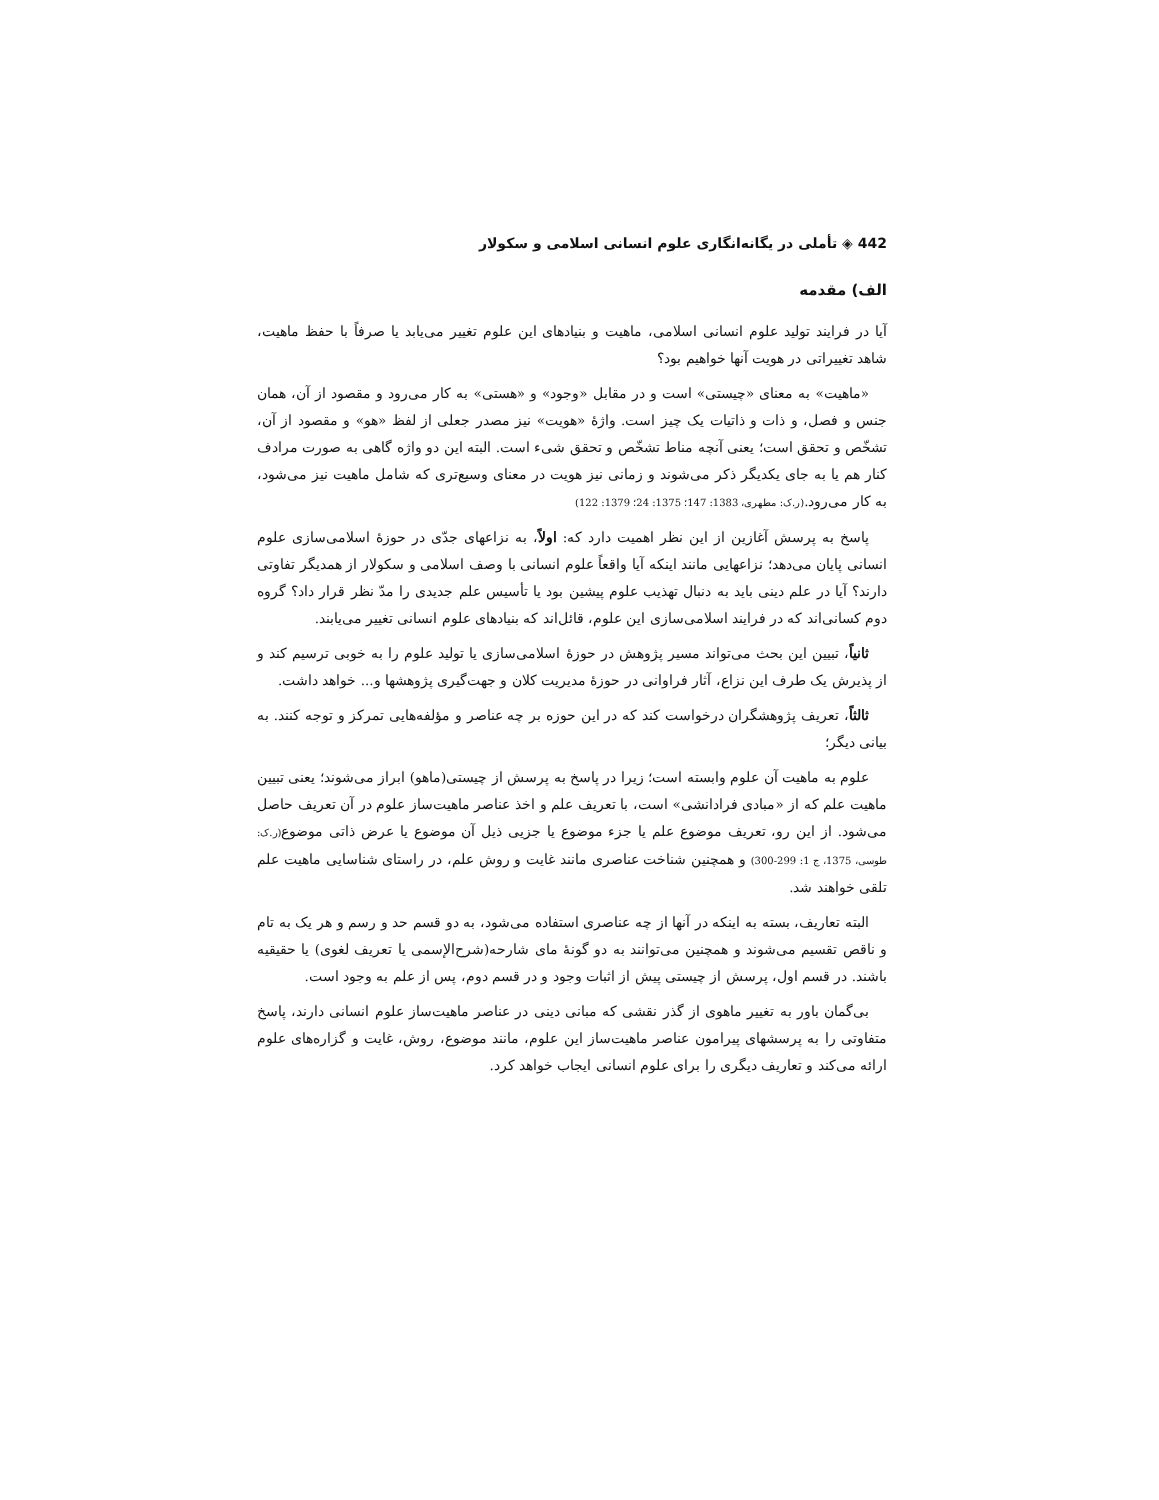442 ◈ تأملی در یگانه‌انگاری علوم انسانی اسلامی و سکولار
الف) مقدمه
آیا در فرایند تولید علوم انسانی اسلامی، ماهیت و بنیادهای این علوم تغییر می‌یابد یا صرفاً با حفظ ماهیت، شاهد تغییراتی در هویت آنها خواهیم بود؟
«ماهیت» به معنای «چیستی» است و در مقابل «وجود» و «هستی» به کار می‌رود و مقصود از آن، همان جنس و فصل، و ذات و ذاتیات یک چیز است. واژهٔ «هویت» نیز مصدر جعلی از لفظ «هو» و مقصود از آن، تشخّص و تحقق است؛ یعنی آنچه مناط تشخّص و تحقق شیء است. البته این دو واژه گاهی به صورت مرادف کنار هم یا به جای یکدیگر ذکر می‌شوند و زمانی نیز هویت در معنای وسیع‌تری که شامل ماهیت نیز می‌شود، به کار می‌رود.(ر.ک: مطهری، 1383: 147؛ 1375: 24؛ 1379: 122)
پاسخ به پرسش آغازین از این نظر اهمیت دارد که: اولاً، به نزاعهای جدّی در حوزهٔ اسلامی‌سازی علوم انسانی پایان می‌دهد؛ نزاعهایی مانند اینکه آیا واقعاً علوم انسانی با وصف اسلامی و سکولار از همدیگر تفاوتی دارند؟ آیا در علم دینی باید به دنبال تهذیب علوم پیشین بود یا تأسیس علم جدیدی را مدّ نظر قرار داد؟ گروه دوم کسانی‌اند که در فرایند اسلامی‌سازی این علوم، قائل‌اند که بنیادهای علوم انسانی تغییر می‌یابند.
ثانیاً، تبیین این بحث می‌تواند مسیر پژوهش در حوزهٔ اسلامی‌سازی یا تولید علوم را به خوبی ترسیم کند و از پذیرش یک طرف این نزاع، آثار فراوانی در حوزهٔ مدیریت کلان و جهت‌گیری پژوهشها و... خواهد داشت.
ثالثاً، تعریف پژوهشگران درخواست کند که در این حوزه بر چه عناصر و مؤلفه‌هایی تمرکز و توجه کنند. به بیانی دیگر؛
علوم به ماهیت آن علوم وابسته است؛ زیرا در پاسخ به پرسش از چیستی(ماهو) ابراز می‌شوند؛ یعنی تبیین ماهیت علم که از «مبادی فرادانشی» است، با تعریف علم و اخذ عناصر ماهیت‌ساز علوم در آن تعریف حاصل می‌شود. از این رو، تعریف موضوع علم یا جزء موضوع یا جزیی ذیل آن موضوع یا عرض ذاتی موضوع(ر.ک: طوسی، 1375، ج 1: 299-300) و همچنین شناخت عناصری مانند غایت و روش علم، در راستای شناسایی ماهیت علم تلقی خواهند شد.
البته تعاریف، بسته به اینکه در آنها از چه عناصری استفاده می‌شود، به دو قسم حد و رسم و هر یک به تام و ناقص تقسیم می‌شوند و همچنین می‌توانند به دو گونهٔ مای شارحه(شرح‌الإسمی یا تعریف لغوی) یا حقیقیه باشند. در قسم اول، پرسش از چیستی پیش از اثبات وجود و در قسم دوم، پس از علم به وجود است.
بی‌گمان باور به تغییر ماهوی از گذر نقشی که مبانی دینی در عناصر ماهیت‌ساز علوم انسانی دارند، پاسخ متفاوتی را به پرسشهای پیرامون عناصر ماهیت‌ساز این علوم، مانند موضوع، روش، غایت و گزاره‌های علوم ارائه می‌کند و تعاریف دیگری را برای علوم انسانی ایجاب خواهد کرد.